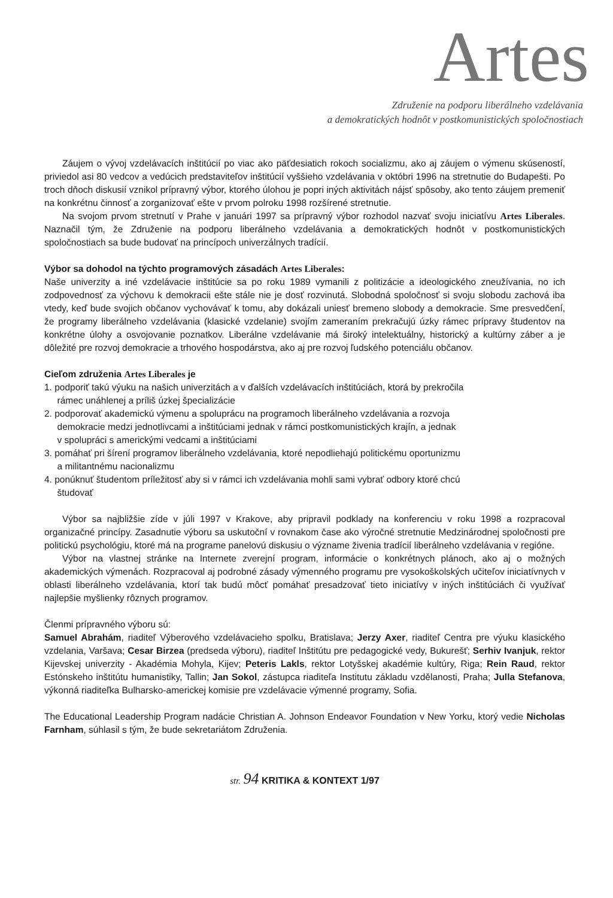Artes
Združenie na podporu liberálneho vzdelávania
a demokratických hodnôt v postkomunistických spoločnostiach
Záujem o vývoj vzdelávacích inštitúcií po viac ako päťdesiatich rokoch socializmu, ako aj záujem o výmenu skúseností, priviedol asi 80 vedcov a vedúcich predstaviteľov inštitúcií vyššieho vzdelávania v októbri 1996 na stretnutie do Budapešti. Po troch dňoch diskusií vznikol prípravný výbor, ktorého úlohou je popri iných aktivitách nájsť spôsoby, ako tento záujem premeniť na konkrétnu činnosť a zorganizovať ešte v prvom polroku 1998 rozšírené stretnutie.
Na svojom prvom stretnutí v Prahe v januári 1997 sa prípravný výbor rozhodol nazvať svoju iniciatívu Artes Liberales. Naznačil tým, že Združenie na podporu liberálneho vzdelávania a demokratických hodnôt v postkomunistických spoločnostiach sa bude budovať na princípoch univerzálnych tradícií.
Výbor sa dohodol na týchto programových zásadách Artes Liberales:
Naše univerzity a iné vzdelávacie inštitúcie sa po roku 1989 vymanili z politizácie a ideologického zneužívania, no ich zodpovednosť za výchovu k demokracii ešte stále nie je dosť rozvinutá. Slobodná spoločnosť si svoju slobodu zachová iba vtedy, keď bude svojich občanov vychovávať k tomu, aby dokázali uniesť bremeno slobody a demokracie. Sme presvedčení, že programy liberálneho vzdelávania (klasické vzdelanie) svojím zameraním prekračujú úzky rámec prípravy študentov na konkrétne úlohy a osvojovanie poznatkov. Liberálne vzdelávanie má široký intelektuálny, historický a kultúrny záber a je dôležité pre rozvoj demokracie a trhového hospodárstva, ako aj pre rozvoj ľudského potenciálu občanov.
Cieľom združenia Artes Liberales je
1. podporiť takú výuku na našich univerzitách a v ďalších vzdelávacích inštitúciách, ktorá by prekročila
rámec unáhlenej a príliš úzkej špecializácie
2. podporovať akademickú výmenu a spoluprácu na programoch liberálneho vzdelávania a rozvoja
demokracie medzi jednotlivcami a inštitúciami jednak v rámci postkomunistických krajín, a jednak
v spolupráci s americkými vedcami a inštitúciami
3. pomáhať pri šírení programov liberálneho vzdelávania, ktoré nepodliehajú politickému oportunizmu
a militantnému nacionalizmu
4. ponúknuť študentom príležitosť aby si v rámci ich vzdelávania mohli sami vybrať odbory ktoré chcú
študovať
Výbor sa najbližšie zíde v júli 1997 v Krakove, aby pripravil podklady na konferenciu v roku 1998 a rozpracoval organizačné princípy. Zasadnutie výboru sa uskutoční v rovnakom čase ako výročné stretnutie Medzinárodnej spoločnosti pre politickú psychológiu, ktoré má na programe panelovú diskusiu o význame živenia tradícií liberálneho vzdelávania v regióne.
Výbor na vlastnej stránke na Internete zverejní program, informácie o konkrétnych plánoch, ako aj o možných akademických výmenách. Rozpracoval aj podrobné zásady výmenného programu pre vysokoškolských učiteľov iniciatívnych v oblasti liberálneho vzdelávania, ktorí tak budú môcť pomáhať presadzovať tieto iniciatívy v iných inštitúciách či využívať najlepšie myšlienky rôznych programov.
Členmi prípravného výboru sú:
Samuel Abrahám, riaditeľ Výberového vzdelávacieho spolku, Bratislava; Jerzy Axer, riaditeľ Centra pre výuku klasického vzdelania, Varšava; Cesar Birzea (predseda výboru), riaditeľ Inštitútu pre pedagogické vedy, Bukurešť; Serhiv Ivanjuk, rektor Kijevskej univerzity - Akadémia Mohyla, Kijev; Peteris Lakls, rektor Lotyšskej akadémie kultúry, Riga; Rein Raud, rektor Estónskeho inštitútu humanistiky, Tallin; Jan Sokol, zástupca riaditeľa Institutu základu vzdělanosti, Praha; Julla Stefanova, výkonná riaditeľka Bulharsko-americkej komisie pre vzdelávacie výmenné programy, Sofia.
The Educational Leadership Program nadácie Christian A. Johnson Endeavor Foundation v New Yorku, ktorý vedie Nicholas Farnham, súhlasil s tým, že bude sekretariátom Združenia.
str. 94 KRITIKA & KONTEXT 1/97